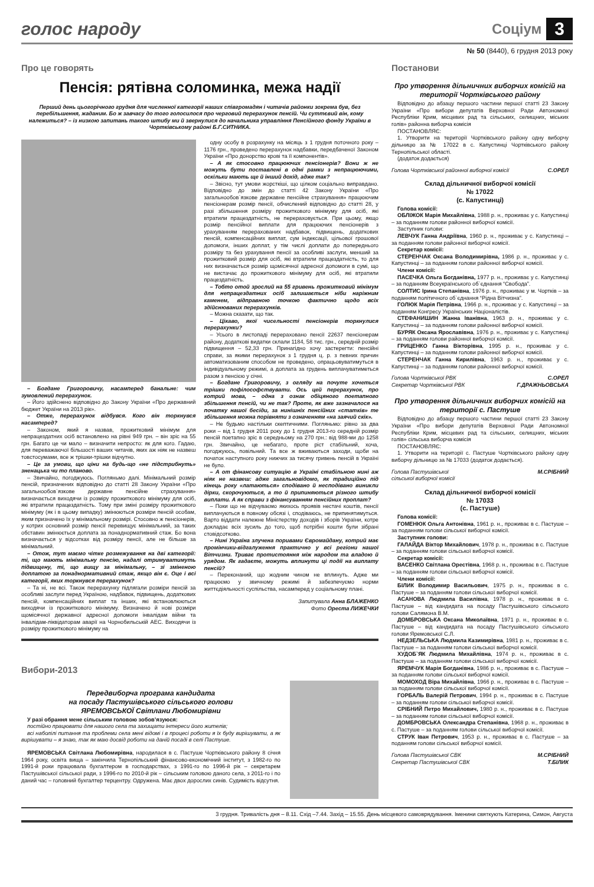голос народу
Соціум 3
№ 50 (8440), 6 грудня 2013 року
Про це говорять
Пенсія: рятівна соломинка, межа надії
Перший день цьогорічного грудня для численної категорії наших співгромадян і читачів районки зокрема був, без перебільшення, жаданим. Бо ж завчасу до того голосилося про черговий перерахунок пенсій. Чи суттєвий він, кому належиться? – із низкою запитань такого штибу ми й звернулися до начальника управління Пенсійного фонду України в Чортківському районі Б.Г.СИТНИКА.
– Богдане Григоровичу, насамперед банальне: чим зумовлений перерахунок.
– Його здійснено відповідно до Закону України «Про державний бюджет України на 2013 рік».
– Отже, перерахунок відбувся. Кого він торкнувся насамперед?
– Законом, який я назвав, прожитковий мінімум для непрацездатних осіб встановлено на рівні 949 грн. – він зріс на 55 грн. Багато це чи мало – визначити непросто: як для кого. Гадаю, для переважаючої більшості ваших читачів, яких аж ніяк не назвеш товстосумами, все ж трішки-трішки відчутно.
– Це за умови, що ціни на будь-що «не підстрибнуть» зненацька чи то планово.
– Звичайно, погоджуюсь. Погляньмо далі. Мінімальний розмір пенсій, призначених відповідно до статті 28 Закону України «Про загальнообов`язкове державне пенсійне страхування» визначається виходячи із розміру прожиткового мінімуму для осіб, які втратили працездатність. Тому при зміні розміру прожиткового мінімуму (як і в цьому випадку) змінюються розміри пенсій особам, яким призначено їх у мінімальному розмірі. Стосовно ж пенсіонерів, у котрих основний розмір пенсії перевищує мінімальний, за таких обставин змінюється доплата за понаднормативний стаж. Бо вона визначається у відсотках від розміру пенсії, але не більше за мінімальний.
– Отож, тут маємо чітке розмежування на дві категорії: ті, що мають мінімальну пенсію, надалі отримуватимуть підвищену, ті, що вищу за мінімальну, – зі зміненою доплатою за понаднормативний стаж, якщо він є. Оце і всі категорії, яких торкнувся перерахунок?
– Та ні, не всі. Також перерахунку підлягали розміри пенсій за особливі заслуги перед Україною, надбавок, підвищень, додаткових пенсій, компенсаційних виплат та інших, які встановлюються виходячи із прожиткового мінімуму. Визначено й нові розміри щомісячної державної адресної допомоги інвалідам війни та інвалідам-ліквідаторам аварії на Чорнобильській АЕС. Виходячи із розміру прожиткового мінімуму на
одну особу в розрахунку на місяць з 1 грудня поточного року – 1176 грн., проведено перерахунок надбавки, передбаченої Законом України «Про донорство крові та її компонентів».
– А як стосовно працюючих пенсіонерів? Вони ж не можуть бути поставлені в одні рамки з непрацюючими, оскільки мають ще й інший дохід, адже так?
– Звісно, тут умови жорсткіші, що цілком соціально виправдано. Відповідно до змін до статті 42 Закону України «Про загальнообов`язкове державне пенсійне страхування» працюючим пенсіонерам розмір пенсії, обчислений відповідно до статті 28, у разі збільшення розміру прожиткового мінімуму для осіб, які втратили працездатність, не перераховується. При цьому, якщо розмір пенсійної виплати для працюючих пенсіонерів з урахуванням перерахованих надбавок, підвищень, додаткових пенсій, компенсаційних виплат, сум індексації, цільової грошової допомоги, інших доплат, у тім числі доплати до попереднього розміру та без урахування пенсії за особливі заслуги, менший за прожитковий розмір для осіб, які втратили працездатність, то для них визначається розмір щомісячної адресної допомоги в сумі, що не вистачає до прожиткового мінімуму для осіб, які втратили працездатність.
– Тобто отой зрослий на 55 гривень прожитковий мінімум для непрацездатних осіб залишається ніби наріжним каменем, відправною точкою фактично щодо всіх здійснюваних перерахунків.
– Можна сказати, що так.
– Цікаво, якої чисельності пенсіонерів торкнулися перерахунки?
– Усього в листопаді перераховано пенсії 22637 пенсіонерам району, додаткові видатки склали 1184, 58 тис. грн., середній розмір підвищення – 52,33 грн. Принагідно хочу застерегти: пенсійні справи, за якими перерахунок з 1 грудня ц. р. з певних причин автоматизованим способом не проведено, опрацьовуватимуться в індивідуальному режимі, а доплата за грудень виплачуватиметься разом з пенсією у січні.
– Богдане Григоровичу, з огляду на почуте хочеться трішки пофілософствувати. Ось цей перерахунок, про котрий мова, – одна з ознак обіцяного поетапного збільшення пенсій, чи не так? Проте, як вже зазначалося на початку нашої бесіди, за нинішніх пенсійних «статків» те збільшення можна порівняти з означенням «на заячий скік».
– Не будьмо настільки скептичними. Погляньмо: рівно за два роки – від 1 грудня 2011 року до 1 грудня 2013-го середній розмір пенсій поетапно зріс в середньому на 270 грн.: від 988-ми до 1258 грн. Звичайно, це небагато, проте ріст стабільний, хоча, погоджуюсь, повільний. Та все ж вживаються заходи, щоби на початок наступного року нижчих за тисячу гривень пенсій в Україні не було.
– А от фінансову ситуацію в Україні стабільною нині аж ніяк не назвеш: адже загальновідомо, як традиційно під кінець року «латаються» сподівано й несподівано виникли дірки, скорочуються, а то й припиняються різного штибу виплати. А як справи з фінансуванням пенсійних проплат?
– Поки що не відчуваємо якихось проявів нестачі коштів, пенсії виплачуються в повному обсязі і, сподіваюсь, не припинятимуться. Варто віддати належне Міністерству доходів і зборів України, котре докладає всіх зусиль до того, щоб потрібні кошти були зібрані стовідсотково.
– Нині Україна злучена поривами Євромайдану, котрий має промінчики-відгалуження практично у всі регіони нашої Вітчизни. Триває протистояння між народом та владою й урядом. Як гадаєте, можуть вплинути ці події на виплату пенсій?
– Переконаний, що жодним чином не вплинуть. Адже ми працюємо у звичному режимі й забезпечуємо норми життєдіяльності суспільства, насамперед у соціальному плані.
Запитувала Анна БЛАЖЕНКО
Фото Ореста ЛИЖЕЧКИ
Вибори-2013
Передвиборча програма кандидата
на посаду Пастушівського сільського голови
ЯРЕМОВСЬКОЇ Світлани Любомирівни
У разі обрання мене сільським головою зобов’язуюся:
постійно працювати для нашого села та захищати інтереси його жителів;
всі наболілі питання та проблеми села мені відомі і в процесі роботи я їх буду вирішувати, а як вирішувати – я знаю, так як маю досвід роботи на даній посаді в селі Пастуше.
ЯРЕМОВСЬКА Світлана Любомирівна, народилася в с. Пастуше Чортківського району 8 січня 1964 року, освіта вища – закінчила Тернопільський фінансово-економічний інститут, з 1982-го по 1991-й роки працювала бухгалтером в господарствах, з 1991-го по 1996-й рік – секретарем Пастушівської сільської ради, з 1996-го по 2010-й рік – сільським головою даного села, з 2011-го і по даний час – головний бухгалтер терцентру. Одружена. Має двох дорослих синів. Судимість відсутня.
Постанови
Про утворення дільничних виборчих комісій на території Чортківського району
Відповідно до абзацу першого частини першої статті 23 Закону України «Про вибори депутатів Верховної Ради Автономної Республіки Крим, місцевих рад та сільських, селищних, міських голів» районна виборча комісія
ПОСТАНОВЛЯЄ:
1. Утворити на території Чортківського району одну виборчу дільницю за № 17022 в с. Капустинці Чортківського району Тернопільської області.
(додаток додається)
Голова Чортківської районної виборчої комісії С.ОРЕЛ
Склад дільничної виборчої комісії
№ 17022
(с. Капустинці)
Голова комісії:
ОБЛІЖОК Марія Михайлівна, 1988 р. н., проживає у с. Капустинці – за поданням голови районної виборчої комісії.
Заступник голови:
ЛЕВЧУК Ганна Андріївна, 1960 р. н., проживає у с. Капустинці – за поданням голови районної виборчої комісії.
Секретар комісії:
СТЕРЕНЧАК Оксана Володимирівна, 1986 р. н., проживає у с. Капустинці – за поданням голови районної виборчої комісії.
Члени комісії:
ПАСЕЧКА Ольга Богданівна, 1977 р. н., проживає у с. Капустинці – за поданням Всеукраїнського об`єднання “Свобода”.
СОЛТИС Ірина Степанівна, 1976 р. н., проживає у м. Чортків – за поданням політичного об`єднання “Рідна Вітчизна”.
ГОЛЮК Марія Петрівна, 1966 р. н., проживає у с. Капустинці – за поданням Конгресу Українських Націоналістів.
СТЕФАНИШИН Жанна Іванівна, 1963 р. н., проживає у с. Капустинці – за поданням голови районної виборчої комісії.
БУРЯК Оксана Ярославівна, 1976 р. н., проживає у с. Капустинці – за поданням голови районної виборчої комісії.
ГРИЦЕНКО Ганна Вікторівна, 1995 р. н., проживає у с. Капустинці – за поданням голови районної виборчої комісії.
СТЕРЕНЧАК Ганна Кирилівна, 1963 р. н., проживає у с. Капустинці – за поданням голови районної виборчої комісії.
Голова Чортківської РВК
Секретар Чортківської РВК С.ОРЕЛ
Г.ДРАЖНЬОВСЬКА
Про утворення дільничних виборчих комісій на території с. Пастуше
Відповідно до абзацу першого частини першої статті 23 Закону України «Про вибори депутатів Верховної Ради Автономної Республіки Крим, місцевих рад та сільських, селищних, міських голів» сільська виборча комісія
ПОСТАНОВЛЯЄ:
1. Утворити на території с. Пастуше Чортківського району одну виборчу дільницю за № 17033 (додаток додається).
Голова Пастушівської
сільської виборчої комісії М.СРІБНИЙ
Склад дільничної виборчої комісії
№ 17033
(с. Пастуше)
Голова комісії:
ГОМЕНЮК Ольга Антонівна, 1961 р. н., проживає в с. Пастуше – за поданням голови сільської виборчої комісії.
Заступник голови:
ГАЛАЙДА Віктор Михайлович, 1978 р. н., проживає в с. Пастуше – за поданням голови сільської виборчої комісії.
Секретар комісії:
ВАСЕНКО Світлана Орестівна, 1968 р. н., проживає в с. Пастуше – за поданням голови сільської виборчої комісії.
Члени комісії:
БІЛИК Володимир Васильович, 1975 р. н., проживає в с. Пастуше – за поданням голови сільської виборчої комісії.
АСАНОВА Людмила Василівна, 1978 р. н., проживає в с. Пастуше – від кандидата на посаду Пастушівського сільського голови Салямона В.М.
ДОМБРОВСЬКА Оксана Миколаївна, 1971 р. н., проживає в с. Пастуше – від кандидата на посаду Пастушівського сільського голови Яремовської С.Л.
НЕДЗЕЛЬСЬКА Людмила Казимирівна, 1981 р. н., проживає в с. Пастуше – за поданням голови сільської виборчої комісії.
ХУДОБ`ЯК Людмила Михайлівна, 1974 р. н., проживає в с. Пастуше – за поданням голови сільської виборчої комісії.
ЯРЕМЧУК Марія Богданівна, 1986 р. н., проживає в с. Пастуше – за поданням голови сільської виборчої комісії.
МОМОХОД Віра Михайлівна, 1966 р. н., проживає в с. Пастуше – за поданням голови сільської виборчої комісії.
ГОРБАЛЬ Валерій Петрович, 1994 р. н., проживає в с. Пастуше – за поданням голови сільської виборчої комісії.
СРІБНИЙ Петро Михайлович, 1980 р. н., проживає в с. Пастуше – за поданням голови сільської виборчої комісії.
ДОМБРОВСЬКА Олександра Степанівна, 1968 р. н., проживає в с. Пастуше – за поданням голови сільської виборчої комісії.
СТРУК Іван Петрович, 1953 р. н., проживає в с. Пастуше – за поданням голови сільської виборчої комісії.
Голова Пастушівської СВК
Секретар Пастушівської СВК М.СРІБНИЙ
Т.БІЛИК
3 грудня. Тривалість дня – 8.11. Схід –7.44. Захід – 15.55. День місцевого самоврядування. Іменини святкують Катерина, Симон, Августа